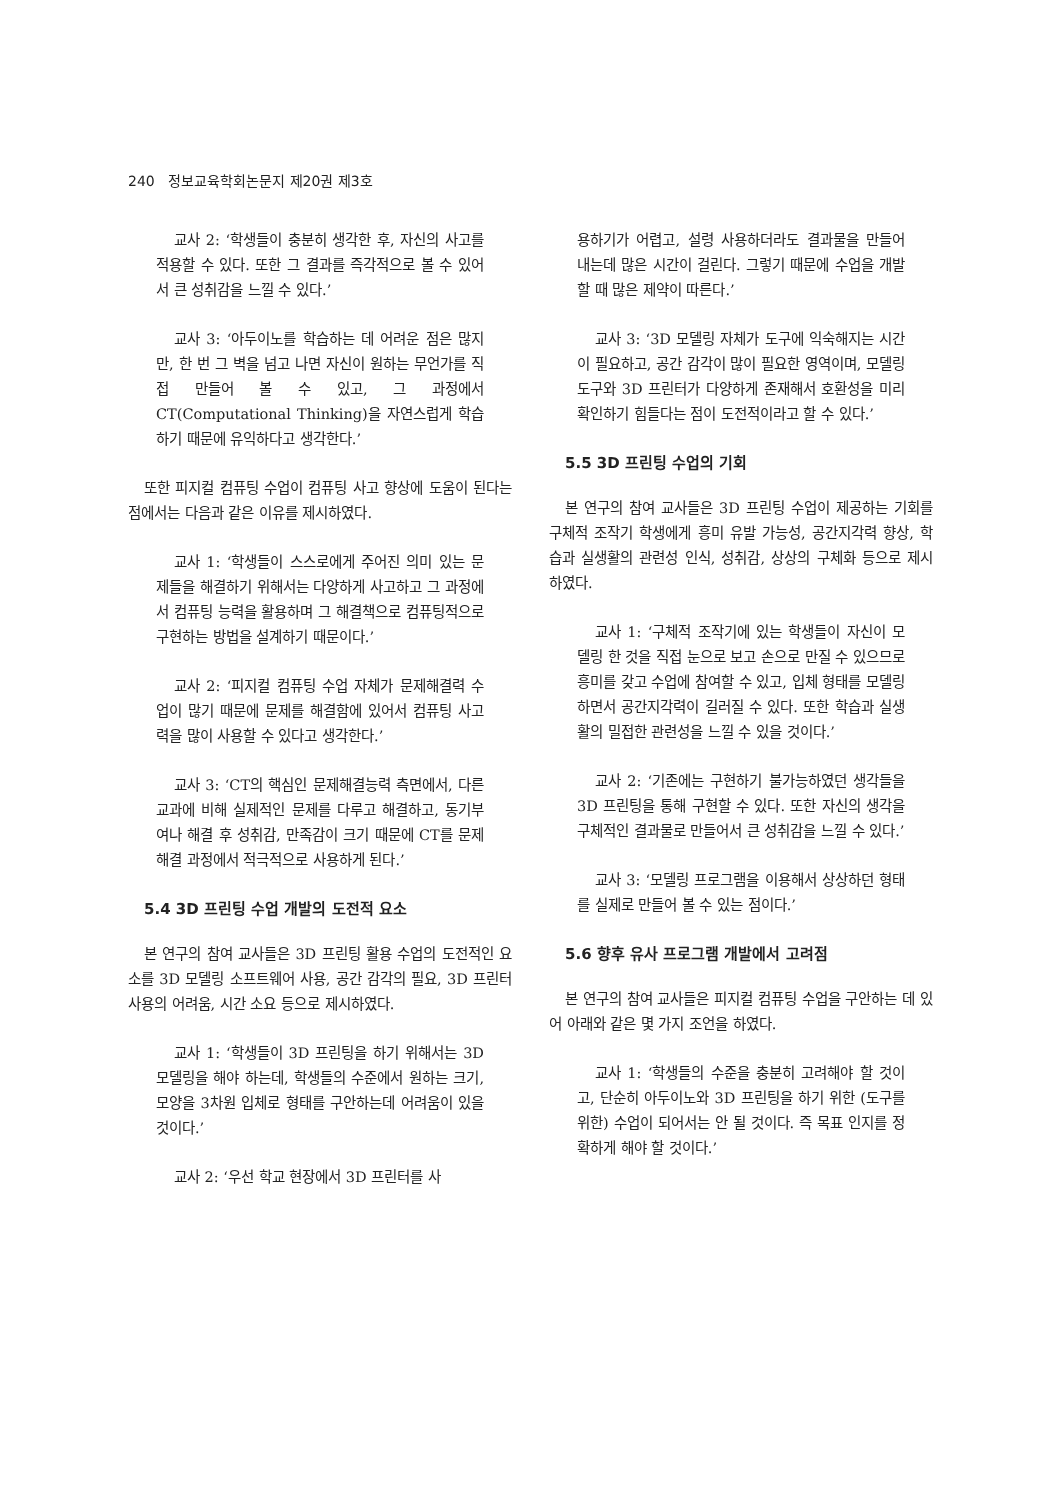240 정보교육학회논문지 제20권 제3호
교사 2: ‘학생들이 충분히 생각한 후, 자신의 사고를 적용할 수 있다. 또한 그 결과를 즉각적으로 볼 수 있어서 큰 성취감을 느낄 수 있다.’
교사 3: ‘아두이노를 학습하는 데 어려운 점은 많지만, 한 번 그 벽을 넘고 나면 자신이 원하는 무언가를 직접 만들어 볼 수 있고, 그 과정에서 CT(Computational Thinking)을 자연스럽게 학습하기 때문에 유익하다고 생각한다.’
또한 피지컬 컴퓨팅 수업이 컴퓨팅 사고 향상에 도움이 된다는 점에서는 다음과 같은 이유를 제시하였다.
교사 1: ‘학생들이 스스로에게 주어진 의미 있는 문제들을 해결하기 위해서는 다양하게 사고하고 그 과정에서 컴퓨팅 능력을 활용하며 그 해결책으로 컴퓨팅적으로 구현하는 방법을 설계하기 때문이다.’
교사 2: ‘피지컬 컴퓨팅 수업 자체가 문제해결력 수업이 많기 때문에 문제를 해결함에 있어서 컴퓨팅 사고력을 많이 사용할 수 있다고 생각한다.’
교사 3: ‘CT의 핵심인 문제해결능력 측면에서, 다른 교과에 비해 실제적인 문제를 다루고 해결하고, 동기부여나 해결 후 성취감, 만족감이 크기 때문에 CT를 문제해결 과정에서 적극적으로 사용하게 된다.’
5.4 3D 프린팅 수업 개발의 도전적 요소
본 연구의 참여 교사들은 3D 프린팅 활용 수업의 도전적인 요소를 3D 모델링 소프트웨어 사용, 공간 감각의 필요, 3D 프린터 사용의 어려움, 시간 소요 등으로 제시하였다.
교사 1: ‘학생들이 3D 프린팅을 하기 위해서는 3D 모델링을 해야 하는데, 학생들의 수준에서 원하는 크기, 모양을 3차원 입체로 형태를 구안하는데 어려움이 있을 것이다.’
교사 2: ‘우선 학교 현장에서 3D 프린터를 사
용하기가 어렵고, 설령 사용하더라도 결과물을 만들어 내는데 많은 시간이 걸린다. 그렇기 때문에 수업을 개발할 때 많은 제약이 따른다.’
교사 3: ‘3D 모델링 자체가 도구에 익숙해지는 시간이 필요하고, 공간 감각이 많이 필요한 영역이며, 모델링 도구와 3D 프린터가 다양하게 존재해서 호환성을 미리 확인하기 힘들다는 점이 도전적이라고 할 수 있다.’
5.5 3D 프린팅 수업의 기회
본 연구의 참여 교사들은 3D 프린팅 수업이 제공하는 기회를 구체적 조작기 학생에게 흥미 유발 가능성, 공간지각력 향상, 학습과 실생활의 관련성 인식, 성취감, 상상의 구체화 등으로 제시하였다.
교사 1: ‘구체적 조작기에 있는 학생들이 자신이 모델링 한 것을 직접 눈으로 보고 손으로 만질 수 있으므로 흥미를 갖고 수업에 참여할 수 있고, 입체 형태를 모델링 하면서 공간지각력이 길러질 수 있다. 또한 학습과 실생활의 밀접한 관련성을 느낄 수 있을 것이다.’
교사 2: ‘기존에는 구현하기 불가능하였던 생각들을 3D 프린팅을 통해 구현할 수 있다. 또한 자신의 생각을 구체적인 결과물로 만들어서 큰 성취감을 느낄 수 있다.’
교사 3: ‘모델링 프로그램을 이용해서 상상하던 형태를 실제로 만들어 볼 수 있는 점이다.’
5.6 향후 유사 프로그램 개발에서 고려점
본 연구의 참여 교사들은 피지컬 컴퓨팅 수업을 구안하는 데 있어 아래와 같은 몇 가지 조언을 하였다.
교사 1: ‘학생들의 수준을 충분히 고려해야 할 것이고, 단순히 아두이노와 3D 프린팅을 하기 위한 (도구를 위한) 수업이 되어서는 안 될 것이다. 즉 목표 인지를 정확하게 해야 할 것이다.’